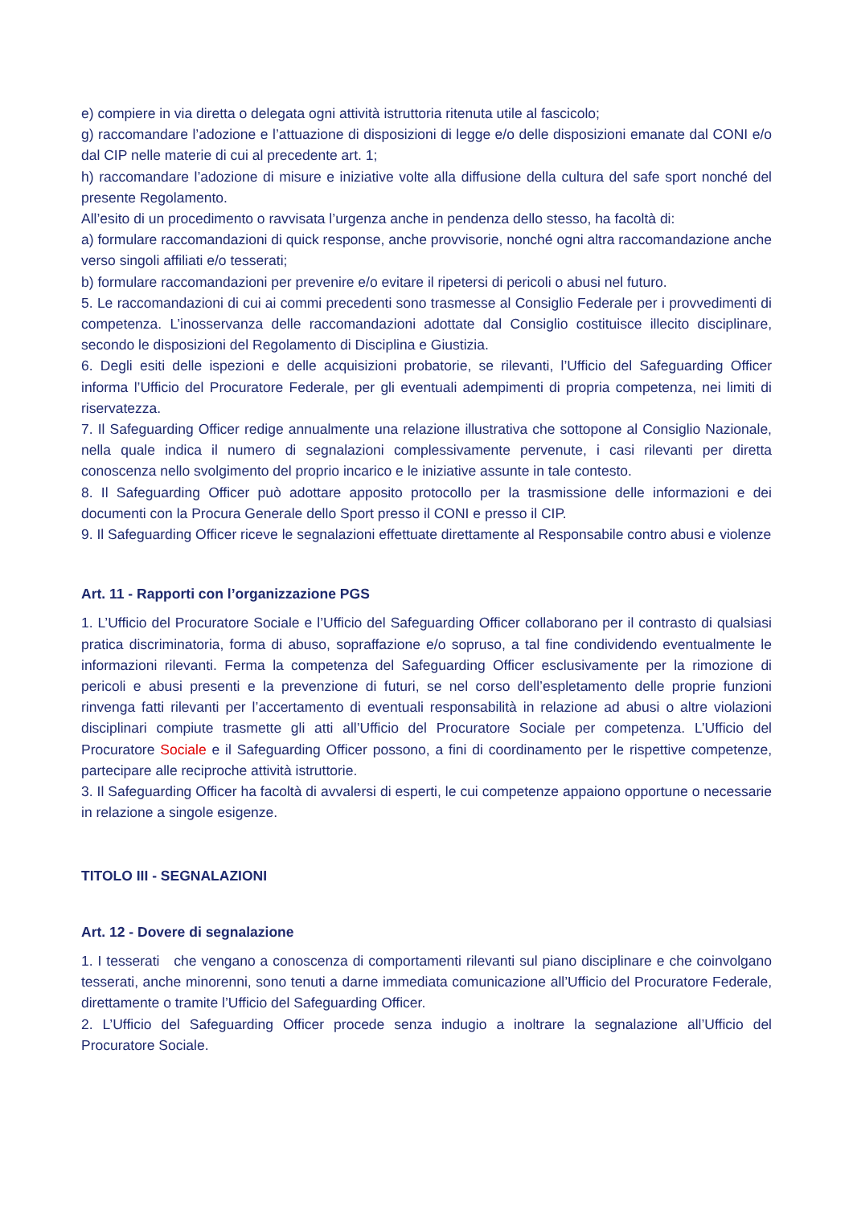e) compiere in via diretta o delegata ogni attività istruttoria ritenuta utile al fascicolo;
g) raccomandare l’adozione e l’attuazione di disposizioni di legge e/o delle disposizioni emanate dal CONI e/o dal CIP nelle materie di cui al precedente art. 1;
h) raccomandare l’adozione di misure e iniziative volte alla diffusione della cultura del safe sport nonché del presente Regolamento.
All’esito di un procedimento o ravvisata l’urgenza anche in pendenza dello stesso, ha facoltà di:
a) formulare raccomandazioni di quick response, anche provvisorie, nonché ogni altra raccomandazione anche verso singoli affiliati e/o tesserati;
b) formulare raccomandazioni per prevenire e/o evitare il ripetersi di pericoli o abusi nel futuro.
5. Le raccomandazioni di cui ai commi precedenti sono trasmesse al Consiglio Federale per i provvedimenti di competenza. L’inosservanza delle raccomandazioni adottate dal Consiglio costituisce illecito disciplinare, secondo le disposizioni del Regolamento di Disciplina e Giustizia.
6. Degli esiti delle ispezioni e delle acquisizioni probatorie, se rilevanti, l’Ufficio del Safeguarding Officer informa l’Ufficio del Procuratore Federale, per gli eventuali adempimenti di propria competenza, nei limiti di riservatezza.
7. Il Safeguarding Officer redige annualmente una relazione illustrativa che sottopone al Consiglio Nazionale, nella quale indica il numero di segnalazioni complessivamente pervenute, i casi rilevanti per diretta conoscenza nello svolgimento del proprio incarico e le iniziative assunte in tale contesto.
8. Il Safeguarding Officer può adottare apposito protocollo per la trasmissione delle informazioni e dei documenti con la Procura Generale dello Sport presso il CONI e presso il CIP.
9. Il Safeguarding Officer riceve le segnalazioni effettuate direttamente al Responsabile contro abusi e violenze
Art. 11 - Rapporti con l’organizzazione PGS
1. L’Ufficio del Procuratore Sociale e l’Ufficio del Safeguarding Officer collaborano per il contrasto di qualsiasi pratica discriminatoria, forma di abuso, sopraffazione e/o sopruso, a tal fine condividendo eventualmente le informazioni rilevanti. Ferma la competenza del Safeguarding Officer esclusivamente per la rimozione di pericoli e abusi presenti e la prevenzione di futuri, se nel corso dell’espletamento delle proprie funzioni rinvenga fatti rilevanti per l’accertamento di eventuali responsabilità in relazione ad abusi o altre violazioni disciplinari compiute trasmette gli atti all’Ufficio del Procuratore Sociale per competenza. L’Ufficio del Procuratore Sociale e il Safeguarding Officer possono, a fini di coordinamento per le rispettive competenze, partecipare alle reciproche attività istruttorie.
3. Il Safeguarding Officer ha facoltà di avvalersi di esperti, le cui competenze appaiono opportune o necessarie in relazione a singole esigenze.
TITOLO III - SEGNALAZIONI
Art. 12 - Dovere di segnalazione
1. I tesserati che vengano a conoscenza di comportamenti rilevanti sul piano disciplinare e che coinvolgano tesserati, anche minorenni, sono tenuti a darne immediata comunicazione all’Ufficio del Procuratore Federale, direttamente o tramite l’Ufficio del Safeguarding Officer.
2. L’Ufficio del Safeguarding Officer procede senza indugio a inoltrare la segnalazione all’Ufficio del Procuratore Sociale.